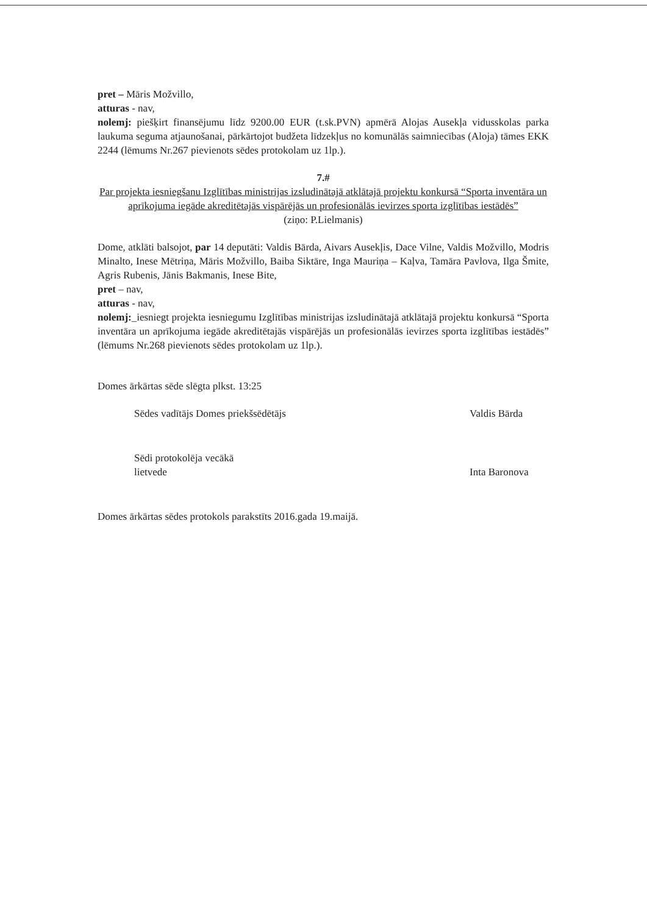pret – Māris Možvillo,
atturas - nav,
nolemj: piešķirt finansējumu līdz 9200.00 EUR (t.sk.PVN) apmērā Alojas Ausekļa vidusskolas parka laukuma seguma atjaunošanai, pārkārtojot budžeta līdzekļus no komunālās saimniecības (Aloja) tāmes EKK 2244 (lēmums Nr.267 pievienots sēdes protokolam uz 1lp.).
7.#
Par projekta iesniegšanu Izglītības ministrijas izsludinātajā atklātajā projektu konkursā “Sporta inventāra un aprīkojuma iegāde akreditētajās vispārējās un profesionālās ievirzes sporta izglītības iestādēs”
(ziņo: P.Lielmanis)
Dome, atklāti balsojot, par 14 deputāti: Valdis Bārda, Aivars Ausekļis, Dace Vilne, Valdis Možvillo, Modris Minalto, Inese Mētriņa, Māris Možvillo, Baiba Siktāre, Inga Mauriņa – Kaļva, Tamāra Pavlova, Ilga Šmite, Agris Rubenis, Jānis Bakmanis, Inese Bite,
pret – nav,
atturas - nav,
nolemj:_iesniegt projekta iesniegumu Izglītības ministrijas izsludinātajā atklātajā projektu konkursā “Sporta inventāra un aprīkojuma iegāde akreditētajās vispārējās un profesionālās ievirzes sporta izglītības iestādēs” (lēmums Nr.268 pievienots sēdes protokolam uz 1lp.).
Domes ārkārtas sēde slēgta plkst. 13:25
Sēdes vadītājs Domes priekšsēdētājs
Valdis Bārda
Sēdi protokolēja vecākā
lietvede
Inta Baronova
Domes ārkārtas sēdes protokols parakstīts 2016.gada 19.maijā.